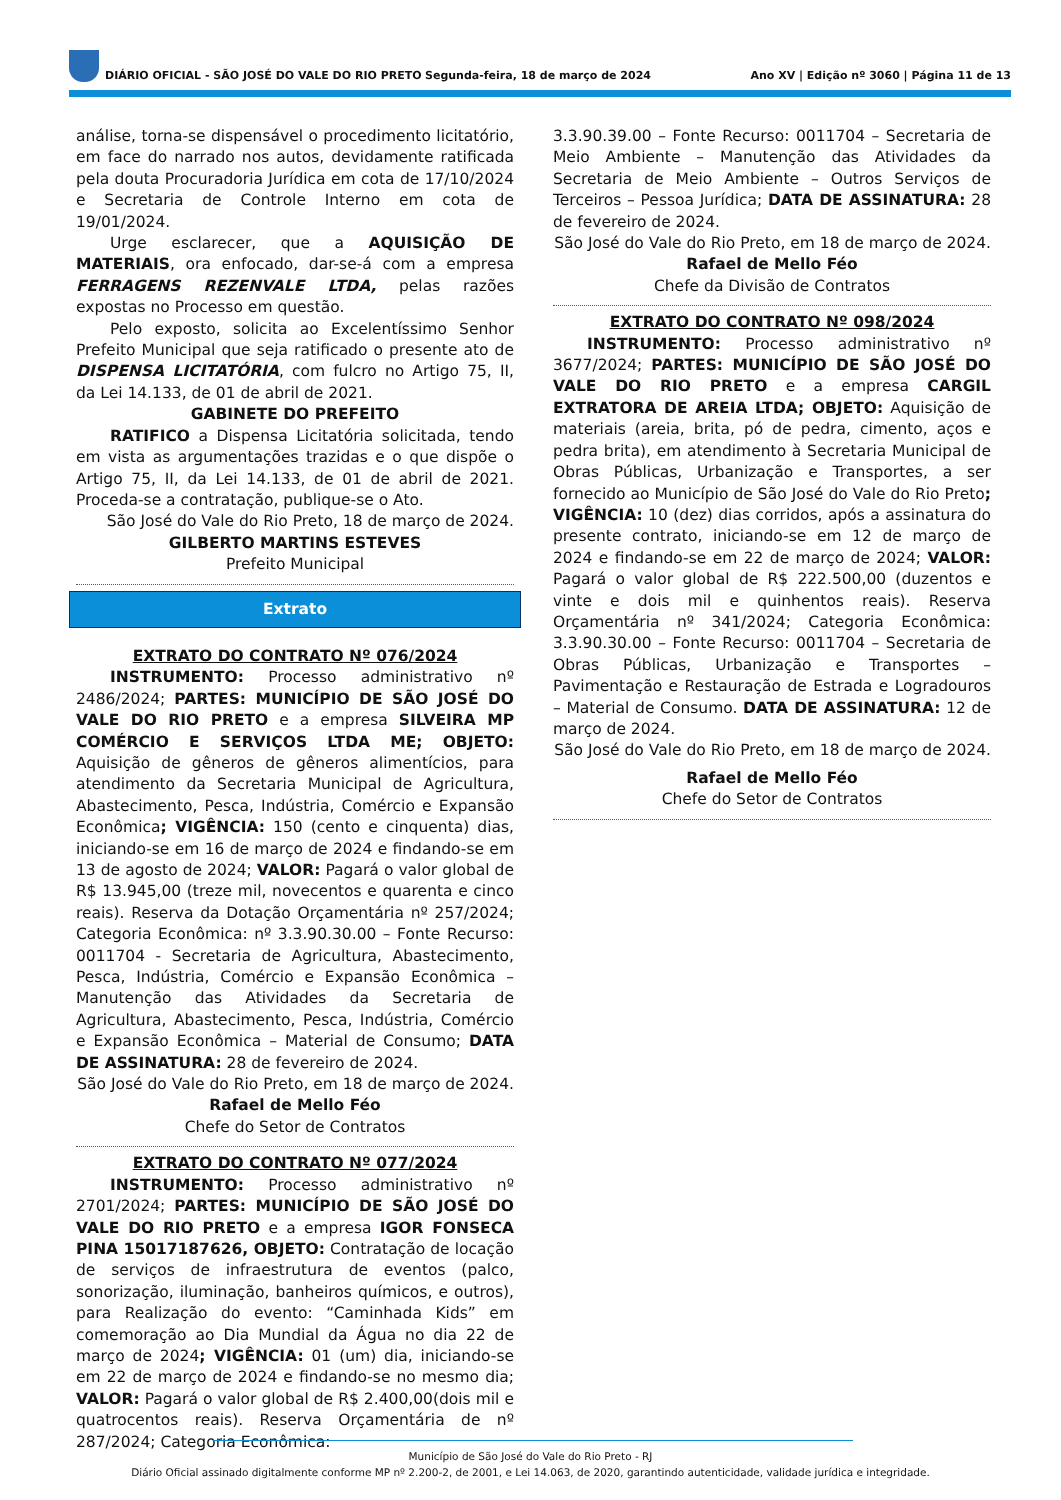DIÁRIO OFICIAL - SÃO JOSÉ DO VALE DO RIO PRETO Segunda-feira, 18 de março de 2024 Ano XV | Edição nº 3060 | Página 11 de 13
análise, torna-se dispensável o procedimento licitatório, em face do narrado nos autos, devidamente ratificada pela douta Procuradoria Jurídica em cota de 17/10/2024 e Secretaria de Controle Interno em cota de 19/01/2024.
Urge esclarecer, que a AQUISIÇÃO DE MATERIAIS, ora enfocado, dar-se-á com a empresa FERRAGENS REZENVALE LTDA, pelas razões expostas no Processo em questão.
Pelo exposto, solicita ao Excelentíssimo Senhor Prefeito Municipal que seja ratificado o presente ato de DISPENSA LICITATÓRIA, com fulcro no Artigo 75, II, da Lei 14.133, de 01 de abril de 2021.
GABINETE DO PREFEITO
RATIFICO a Dispensa Licitatória solicitada, tendo em vista as argumentações trazidas e o que dispõe o Artigo 75, II, da Lei 14.133, de 01 de abril de 2021. Proceda-se a contratação, publique-se o Ato.
São José do Vale do Rio Preto, 18 de março de 2024.
GILBERTO MARTINS ESTEVES
Prefeito Municipal
Extrato
EXTRATO DO CONTRATO Nº 076/2024
INSTRUMENTO: Processo administrativo nº 2486/2024; PARTES: MUNICÍPIO DE SÃO JOSÉ DO VALE DO RIO PRETO e a empresa SILVEIRA MP COMÉRCIO E SERVIÇOS LTDA ME; OBJETO: Aquisição de gêneros de gêneros alimentícios, para atendimento da Secretaria Municipal de Agricultura, Abastecimento, Pesca, Indústria, Comércio e Expansão Econômica; VIGÊNCIA: 150 (cento e cinquenta) dias, iniciando-se em 16 de março de 2024 e findando-se em 13 de agosto de 2024; VALOR: Pagará o valor global de R$ 13.945,00 (treze mil, novecentos e quarenta e cinco reais). Reserva da Dotação Orçamentária nº 257/2024; Categoria Econômica: nº 3.3.90.30.00 – Fonte Recurso: 0011704 - Secretaria de Agricultura, Abastecimento, Pesca, Indústria, Comércio e Expansão Econômica – Manutenção das Atividades da Secretaria de Agricultura, Abastecimento, Pesca, Indústria, Comércio e Expansão Econômica – Material de Consumo; DATA DE ASSINATURA: 28 de fevereiro de 2024.
São José do Vale do Rio Preto, em 18 de março de 2024.
Rafael de Mello Féo
Chefe do Setor de Contratos
EXTRATO DO CONTRATO Nº 077/2024
INSTRUMENTO: Processo administrativo nº 2701/2024; PARTES: MUNICÍPIO DE SÃO JOSÉ DO VALE DO RIO PRETO e a empresa IGOR FONSECA PINA 15017187626, OBJETO: Contratação de locação de serviços de infraestrutura de eventos (palco, sonorização, iluminação, banheiros químicos, e outros), para Realização do evento: “Caminhada Kids” em comemoração ao Dia Mundial da Água no dia 22 de março de 2024; VIGÊNCIA: 01 (um) dia, iniciando-se em 22 de março de 2024 e findando-se no mesmo dia; VALOR: Pagará o valor global de R$ 2.400,00(dois mil e quatrocentos reais). Reserva Orçamentária de nº 287/2024; Categoria Econômica:
3.3.90.39.00 – Fonte Recurso: 0011704 – Secretaria de Meio Ambiente – Manutenção das Atividades da Secretaria de Meio Ambiente – Outros Serviços de Terceiros – Pessoa Jurídica; DATA DE ASSINATURA: 28 de fevereiro de 2024.
São José do Vale do Rio Preto, em 18 de março de 2024.
Rafael de Mello Féo
Chefe da Divisão de Contratos
EXTRATO DO CONTRATO Nº 098/2024
INSTRUMENTO: Processo administrativo nº 3677/2024; PARTES: MUNICÍPIO DE SÃO JOSÉ DO VALE DO RIO PRETO e a empresa CARGIL EXTRATORA DE AREIA LTDA; OBJETO: Aquisição de materiais (areia, brita, pó de pedra, cimento, aços e pedra brita), em atendimento à Secretaria Municipal de Obras Públicas, Urbanização e Transportes, a ser fornecido ao Município de São José do Vale do Rio Preto; VIGÊNCIA: 10 (dez) dias corridos, após a assinatura do presente contrato, iniciando-se em 12 de março de 2024 e findando-se em 22 de março de 2024; VALOR: Pagará o valor global de R$ 222.500,00 (duzentos e vinte e dois mil e quinhentos reais). Reserva Orçamentária nº 341/2024; Categoria Econômica: 3.3.90.30.00 – Fonte Recurso: 0011704 – Secretaria de Obras Públicas, Urbanização e Transportes – Pavimentação e Restauração de Estrada e Logradouros – Material de Consumo. DATA DE ASSINATURA: 12 de março de 2024.
São José do Vale do Rio Preto, em 18 de março de 2024.
Rafael de Mello Féo
Chefe do Setor de Contratos
Município de São José do Vale do Rio Preto - RJ
Diário Oficial assinado digitalmente conforme MP nº 2.200-2, de 2001, e Lei 14.063, de 2020, garantindo autenticidade, validade jurídica e integridade.